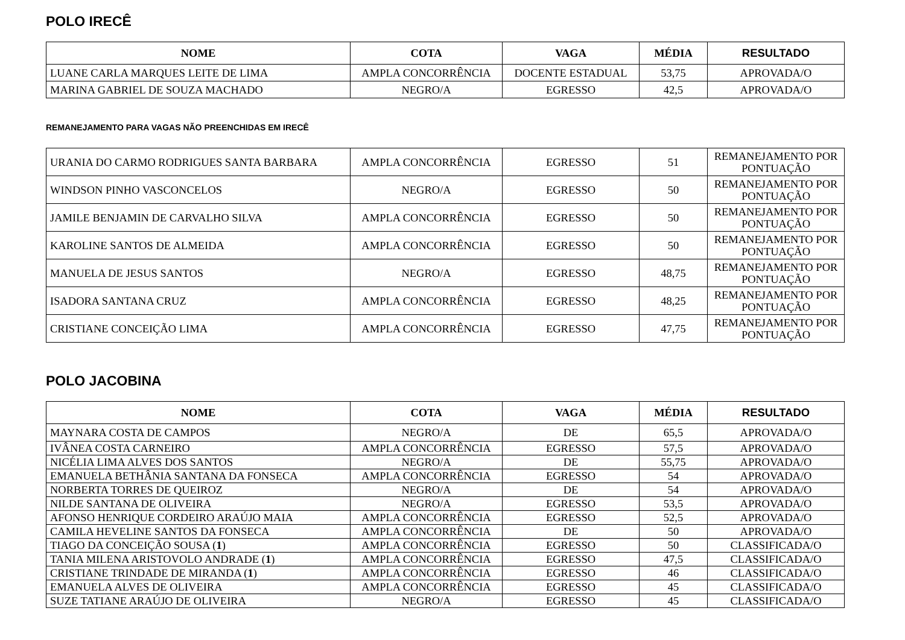POLO IRECÊ
| NOME | COTA | VAGA | MÉDIA | RESULTADO |
| --- | --- | --- | --- | --- |
| LUANE CARLA MARQUES LEITE DE LIMA | AMPLA CONCORRÊNCIA | DOCENTE ESTADUAL | 53,75 | APROVADA/O |
| MARINA GABRIEL DE SOUZA MACHADO | NEGRO/A | EGRESSO | 42,5 | APROVADA/O |
REMANEJAMENTO PARA VAGAS NÃO PREENCHIDAS EM IRECÊ
| URANIA DO CARMO RODRIGUES SANTA BARBARA | AMPLA CONCORRÊNCIA | EGRESSO | 51 | REMANEJAMENTO POR PONTUAÇÃO |
| WINDSON PINHO VASCONCELOS | NEGRO/A | EGRESSO | 50 | REMANEJAMENTO POR PONTUAÇÃO |
| JAMILE BENJAMIN DE CARVALHO SILVA | AMPLA CONCORRÊNCIA | EGRESSO | 50 | REMANEJAMENTO POR PONTUAÇÃO |
| KAROLINE SANTOS DE ALMEIDA | AMPLA CONCORRÊNCIA | EGRESSO | 50 | REMANEJAMENTO POR PONTUAÇÃO |
| MANUELA DE JESUS SANTOS | NEGRO/A | EGRESSO | 48,75 | REMANEJAMENTO POR PONTUAÇÃO |
| ISADORA SANTANA CRUZ | AMPLA CONCORRÊNCIA | EGRESSO | 48,25 | REMANEJAMENTO POR PONTUAÇÃO |
| CRISTIANE CONCEIÇÃO LIMA | AMPLA CONCORRÊNCIA | EGRESSO | 47,75 | REMANEJAMENTO POR PONTUAÇÃO |
POLO JACOBINA
| NOME | COTA | VAGA | MÉDIA | RESULTADO |
| --- | --- | --- | --- | --- |
| MAYNARA COSTA DE CAMPOS | NEGRO/A | DE | 65,5 | APROVADA/O |
| IVÂNEA COSTA CARNEIRO | AMPLA CONCORRÊNCIA | EGRESSO | 57,5 | APROVADA/O |
| NICÉLIA LIMA ALVES DOS SANTOS | NEGRO/A | DE | 55,75 | APROVADA/O |
| EMANUELA BETHÂNIA SANTANA DA FONSECA | AMPLA CONCORRÊNCIA | EGRESSO | 54 | APROVADA/O |
| NORBERTA TORRES DE QUEIROZ | NEGRO/A | DE | 54 | APROVADA/O |
| NILDE SANTANA DE OLIVEIRA | NEGRO/A | EGRESSO | 53,5 | APROVADA/O |
| AFONSO HENRIQUE CORDEIRO ARAÚJO MAIA | AMPLA CONCORRÊNCIA | EGRESSO | 52,5 | APROVADA/O |
| CAMILA HEVELINE SANTOS DA FONSECA | AMPLA CONCORRÊNCIA | DE | 50 | APROVADA/O |
| TIAGO DA CONCEIÇÃO SOUSA ( 1 ) | AMPLA CONCORRÊNCIA | EGRESSO | 50 | CLASSIFICADA/O |
| TANIA MILENA ARISTOVOLO ANDRADE ( 1 ) | AMPLA CONCORRÊNCIA | EGRESSO | 47,5 | CLASSIFICADA/O |
| CRISTIANE TRINDADE DE MIRANDA ( 1 ) | AMPLA CONCORRÊNCIA | EGRESSO | 46 | CLASSIFICADA/O |
| EMANUELA ALVES DE OLIVEIRA | AMPLA CONCORRÊNCIA | EGRESSO | 45 | CLASSIFICADA/O |
| SUZE TATIANE ARAÚJO DE OLIVEIRA | NEGRO/A | EGRESSO | 45 | CLASSIFICADA/O |